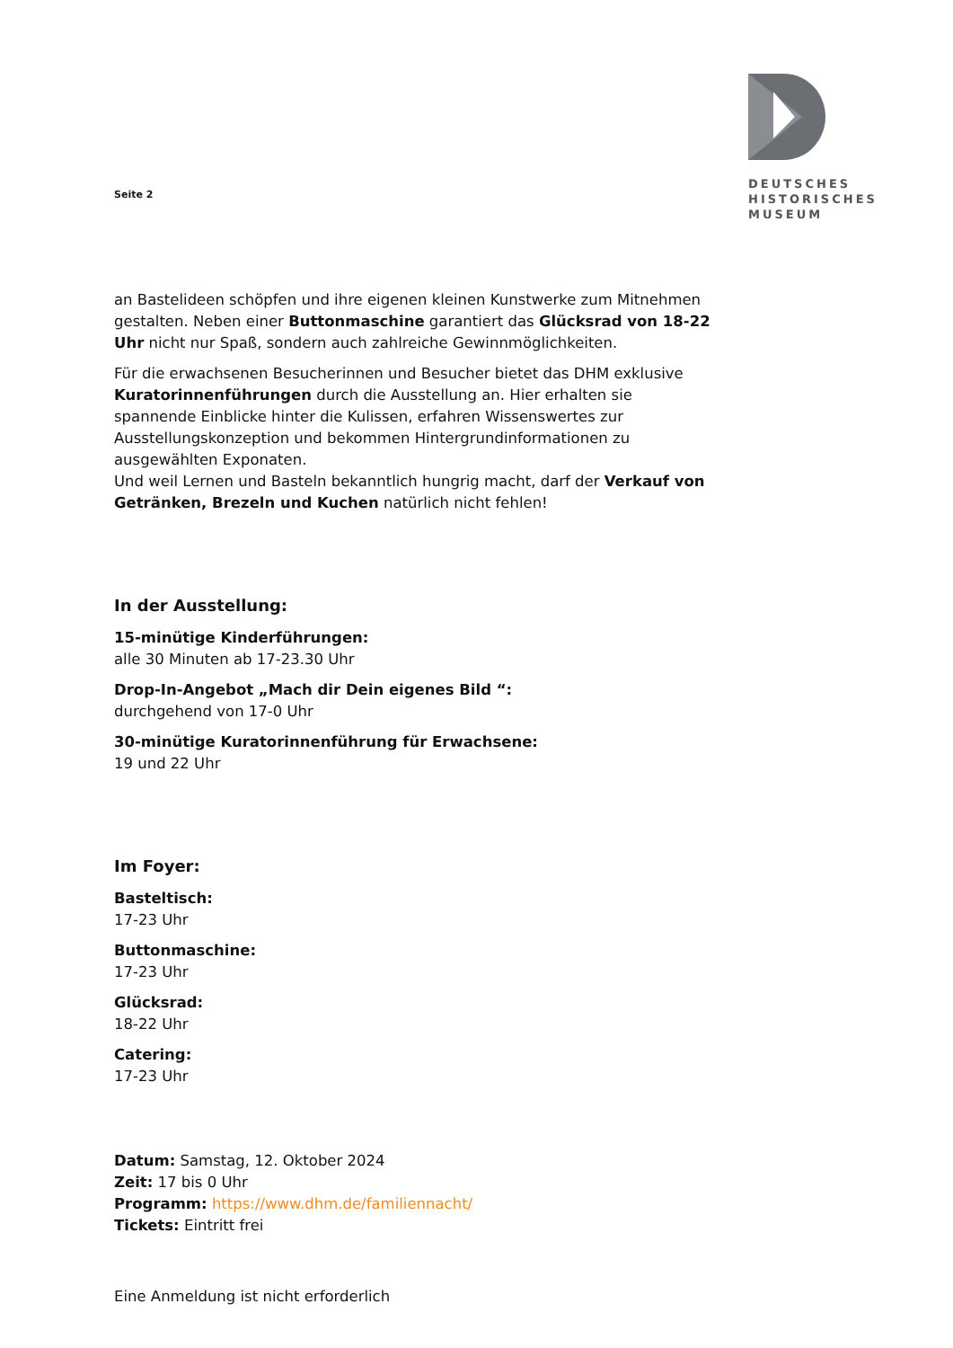Seite 2
DEUTSCHES
HISTORISCHES
MUSEUM
an Bastelideen schöpfen und ihre eigenen kleinen Kunstwerke zum Mitnehmen gestalten. Neben einer Buttonmaschine garantiert das Glücksrad von 18-22 Uhr nicht nur Spaß, sondern auch zahlreiche Gewinnmöglichkeiten.
Für die erwachsenen Besucherinnen und Besucher bietet das DHM exklusive Kuratorinnenführungen durch die Ausstellung an. Hier erhalten sie spannende Einblicke hinter die Kulissen, erfahren Wissenswertes zur Ausstellungskonzeption und bekommen Hintergrundinformationen zu ausgewählten Exponaten.
Und weil Lernen und Basteln bekanntlich hungrig macht, darf der Verkauf von Getränken, Brezeln und Kuchen natürlich nicht fehlen!
In der Ausstellung:
15-minütige Kinderführungen:
alle 30 Minuten ab 17-23.30 Uhr
Drop-In-Angebot „Mach dir Dein eigenes Bild “:
durchgehend von 17-0 Uhr
30-minütige Kuratorinnenführung für Erwachsene:
19 und 22 Uhr
Im Foyer:
Basteltisch:
17-23 Uhr
Buttonmaschine:
17-23 Uhr
Glücksrad:
18-22 Uhr
Catering:
17-23 Uhr
Datum: Samstag, 12. Oktober 2024
Zeit: 17 bis 0 Uhr
Programm: https://www.dhm.de/familiennacht/
Tickets: Eintritt frei
Eine Anmeldung ist nicht erforderlich